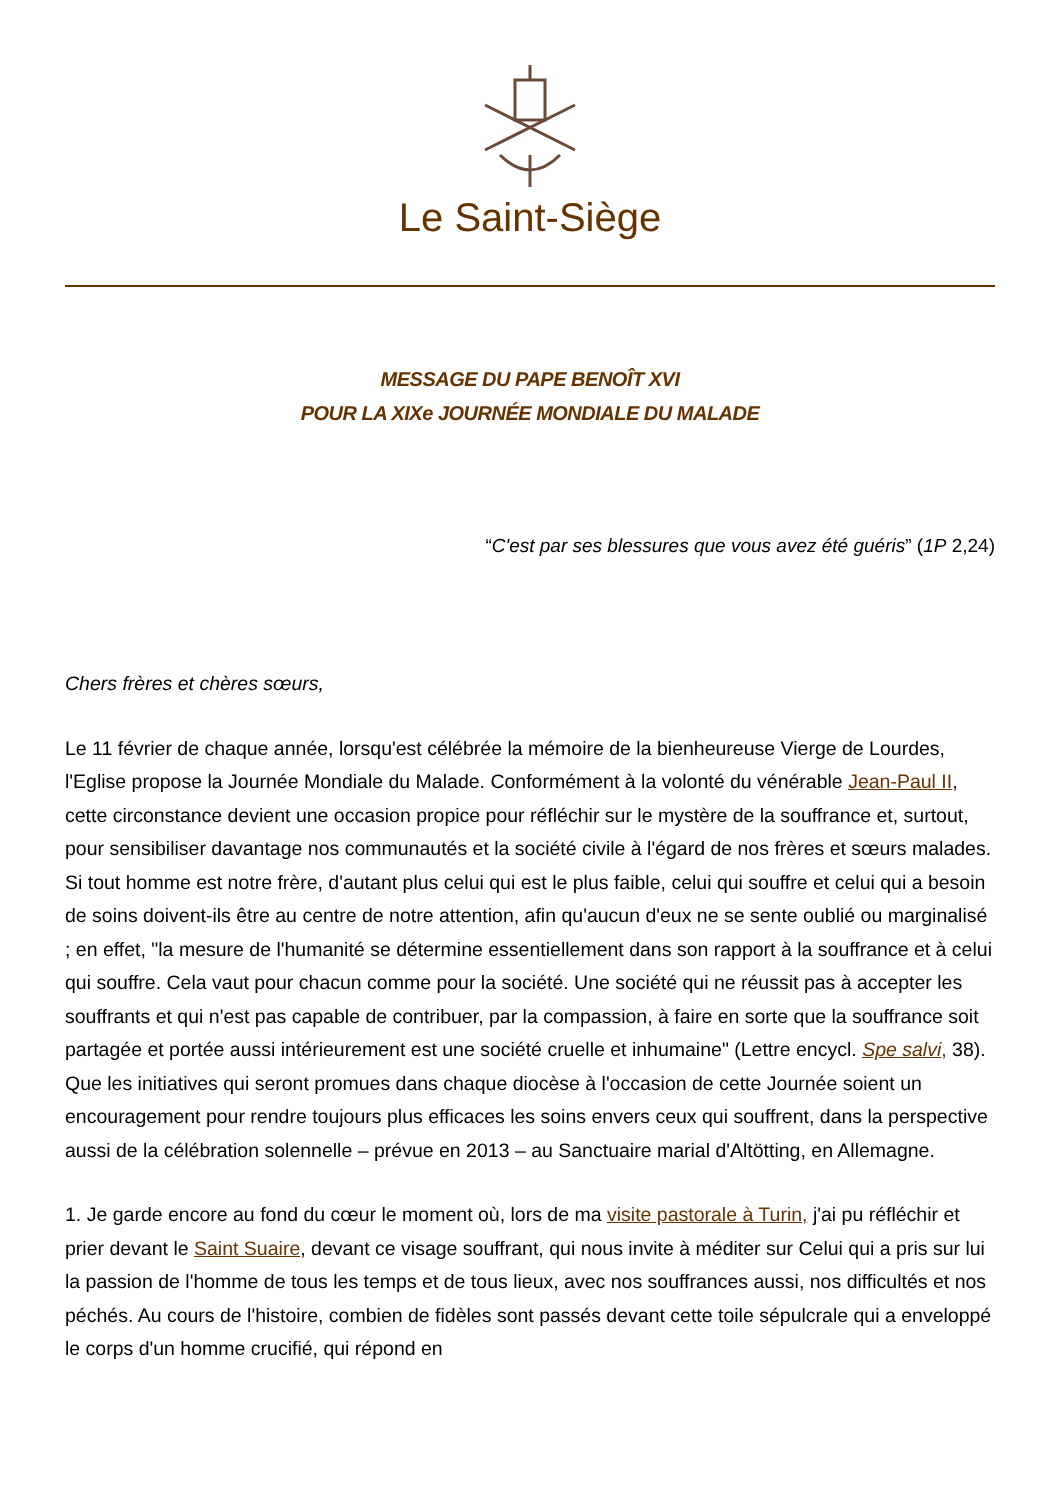Le Saint-Siège
MESSAGE DU PAPE BENOÎT XVI
POUR LA XIXe JOURNÉE MONDIALE DU MALADE
“C'est par ses blessures que vous avez été guéris” (1P 2,24)
Chers frères et chères sœurs,
Le 11 février de chaque année, lorsqu'est célébrée la mémoire de la bienheureuse Vierge de Lourdes, l'Eglise propose la Journée Mondiale du Malade. Conformément à la volonté du vénérable Jean-Paul II, cette circonstance devient une occasion propice pour réfléchir sur le mystère de la souffrance et, surtout, pour sensibiliser davantage nos communautés et la société civile à l'égard de nos frères et sœurs malades. Si tout homme est notre frère, d'autant plus celui qui est le plus faible, celui qui souffre et celui qui a besoin de soins doivent-ils être au centre de notre attention, afin qu'aucun d'eux ne se sente oublié ou marginalisé ; en effet, "la mesure de l'humanité se détermine essentiellement dans son rapport à la souffrance et à celui qui souffre. Cela vaut pour chacun comme pour la société. Une société qui ne réussit pas à accepter les souffrants et qui n'est pas capable de contribuer, par la compassion, à faire en sorte que la souffrance soit partagée et portée aussi intérieurement est une société cruelle et inhumaine" (Lettre encycl. Spe salvi, 38). Que les initiatives qui seront promues dans chaque diocèse à l'occasion de cette Journée soient un encouragement pour rendre toujours plus efficaces les soins envers ceux qui souffrent, dans la perspective aussi de la célébration solennelle – prévue en 2013 – au Sanctuaire marial d'Altötting, en Allemagne.
1. Je garde encore au fond du cœur le moment où, lors de ma visite pastorale à Turin, j'ai pu réfléchir et prier devant le Saint Suaire, devant ce visage souffrant, qui nous invite à méditer sur Celui qui a pris sur lui la passion de l'homme de tous les temps et de tous lieux, avec nos souffrances aussi, nos difficultés et nos péchés. Au cours de l'histoire, combien de fidèles sont passés devant cette toile sépulcrale qui a enveloppé le corps d'un homme crucifié, qui répond en